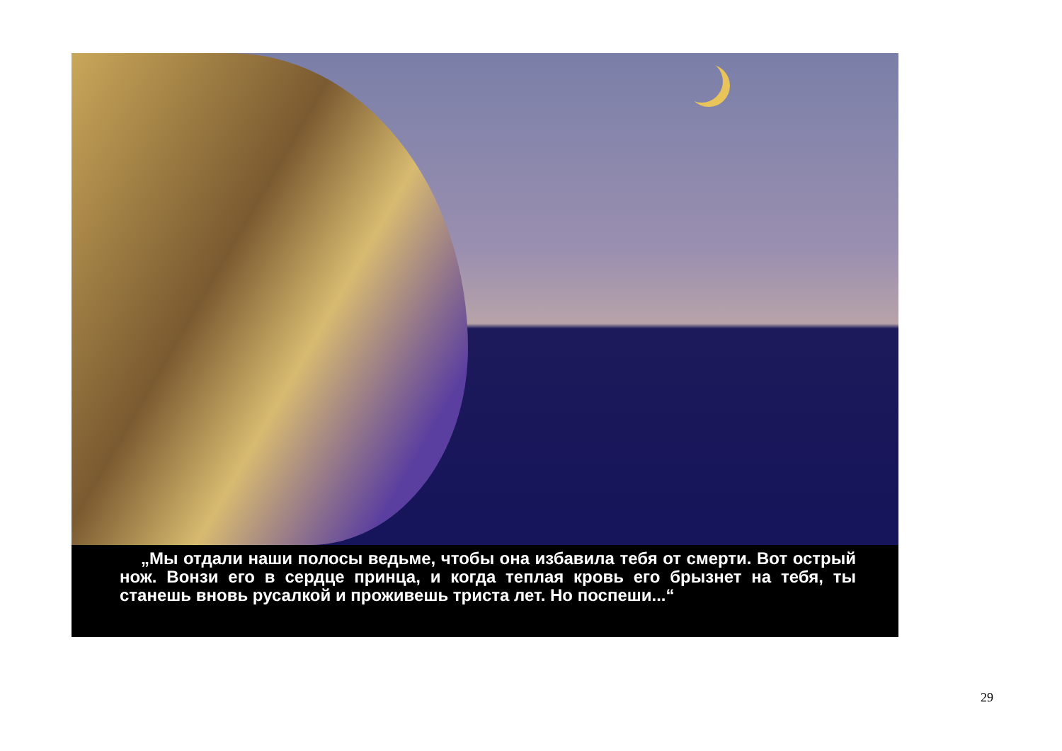„Мы отдали наши полосы ведьме, чтобы она избавила тебя от смерти. Вот острый нож. Вонзи его в сердце принца, и когда теплая кровь его брызнет на тебя, ты станешь вновь русалкой и проживешь триста лет. Но поспеши...“
29